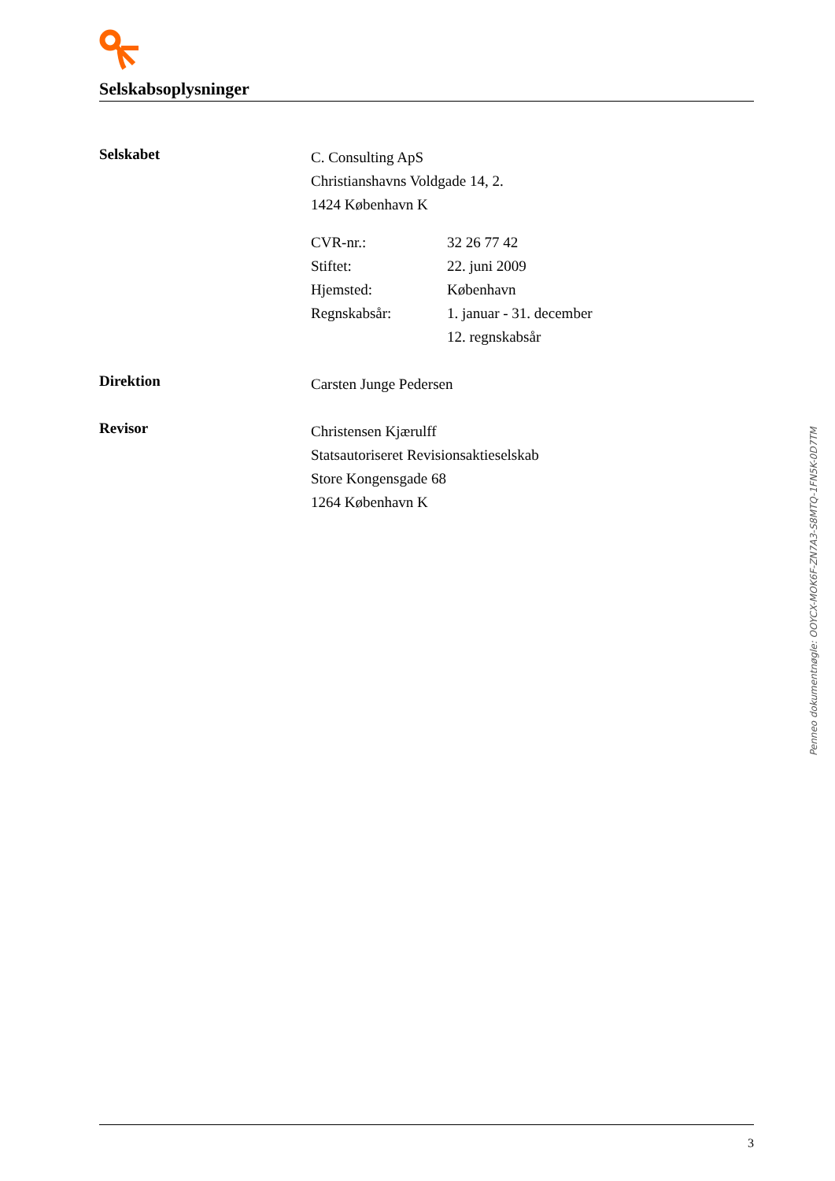Selskabsoplysninger
Selskabet
C. Consulting ApS
Christianshavns Voldgade 14, 2.
1424 København K
CVR-nr.: 32 26 77 42
Stiftet: 22. juni 2009
Hjemsted: København
Regnskabsår: 1. januar - 31. december
12. regnskabsår
Direktion
Carsten Junge Pedersen
Revisor
Christensen Kjærulff
Statsautoriseret Revisionsaktieselskab
Store Kongensgade 68
1264 København K
Penneo dokumentnøgle: OOYCX-MOK6F-ZN7A3-S8MTQ-1FN5K-0D7TM
3